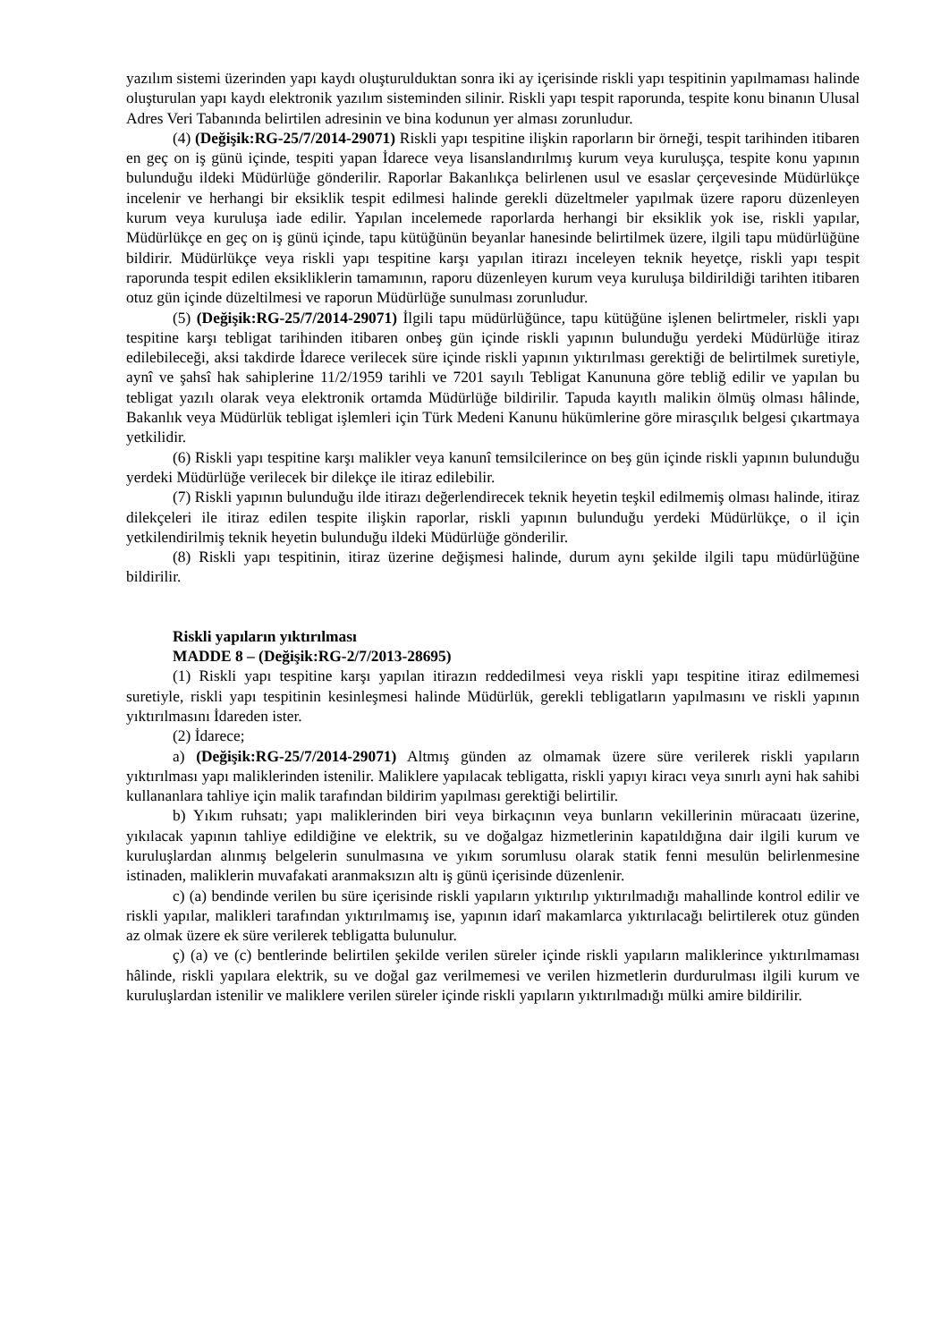yazılım sistemi üzerinden yapı kaydı oluşturulduktan sonra iki ay içerisinde riskli yapı tespitinin yapılmaması halinde oluşturulan yapı kaydı elektronik yazılım sisteminden silinir. Riskli yapı tespit raporunda, tespite konu binanın Ulusal Adres Veri Tabanında belirtilen adresinin ve bina kodunun yer alması zorunludur.
(4) (Değişik:RG-25/7/2014-29071) Riskli yapı tespitine ilişkin raporların bir örneği, tespit tarihinden itibaren en geç on iş günü içinde, tespiti yapan İdarece veya lisanslandırılmış kurum veya kuruluşça, tespite konu yapının bulunduğu ildeki Müdürlüğe gönderilir. Raporlar Bakanlıkça belirlenen usul ve esaslar çerçevesinde Müdürlükçe incelenir ve herhangi bir eksiklik tespit edilmesi halinde gerekli düzeltmeler yapılmak üzere raporu düzenleyen kurum veya kuruluşa iade edilir. Yapılan incelemede raporlarda herhangi bir eksiklik yok ise, riskli yapılar, Müdürlükçe en geç on iş günü içinde, tapu kütüğünün beyanlar hanesinde belirtilmek üzere, ilgili tapu müdürlüğüne bildirir. Müdürlükçe veya riskli yapı tespitine karşı yapılan itirazı inceleyen teknik heyetçe, riskli yapı tespit raporunda tespit edilen eksikliklerin tamamının, raporu düzenleyen kurum veya kuruluşa bildirildiği tarihten itibaren otuz gün içinde düzeltilmesi ve raporun Müdürlüğe sunulması zorunludur.
(5) (Değişik:RG-25/7/2014-29071) İlgili tapu müdürlüğünce, tapu kütüğüne işlenen belirtmeler, riskli yapı tespitine karşı tebligat tarihinden itibaren onbeş gün içinde riskli yapının bulunduğu yerdeki Müdürlüğe itiraz edilebileceği, aksi takdirde İdarece verilecek süre içinde riskli yapının yıktırılması gerektiği de belirtilmek suretiyle, aynî ve şahsî hak sahiplerine 11/2/1959 tarihli ve 7201 sayılı Tebligat Kanununa göre tebliğ edilir ve yapılan bu tebligat yazılı olarak veya elektronik ortamda Müdürlüğe bildirilir. Tapuda kayıtlı malikin ölmüş olması hâlinde, Bakanlık veya Müdürlük tebligat işlemleri için Türk Medeni Kanunu hükümlerine göre mirasçılık belgesi çıkartmaya yetkilidir.
(6) Riskli yapı tespitine karşı malikler veya kanunî temsilcilerince on beş gün içinde riskli yapının bulunduğu yerdeki Müdürlüğe verilecek bir dilekçe ile itiraz edilebilir.
(7) Riskli yapının bulunduğu ilde itirazı değerlendirecek teknik heyetin teşkil edilmemiş olması halinde, itiraz dilekçeleri ile itiraz edilen tespite ilişkin raporlar, riskli yapının bulunduğu yerdeki Müdürlükçe, o il için yetkilendirilmiş teknik heyetin bulunduğu ildeki Müdürlüğe gönderilir.
(8) Riskli yapı tespitinin, itiraz üzerine değişmesi halinde, durum aynı şekilde ilgili tapu müdürlüğüne bildirilir.
Riskli yapıların yıktırılması
MADDE 8 – (Değişik:RG-2/7/2013-28695)
(1) Riskli yapı tespitine karşı yapılan itirazın reddedilmesi veya riskli yapı tespitine itiraz edilmemesi suretiyle, riskli yapı tespitinin kesinleşmesi halinde Müdürlük, gerekli tebligatların yapılmasını ve riskli yapının yıktırılmasını İdareden ister.
(2) İdarece;
a) (Değişik:RG-25/7/2014-29071) Altmış günden az olmamak üzere süre verilerek riskli yapıların yıktırılması yapı maliklerinden istenilir. Maliklere yapılacak tebligatta, riskli yapıyı kiracı veya sınırlı ayni hak sahibi kullananlara tahliye için malik tarafından bildirim yapılması gerektiği belirtilir.
b) Yıkım ruhsatı; yapı maliklerinden biri veya birkaçının veya bunların vekillerinin müracaatı üzerine, yıkılacak yapının tahliye edildiğine ve elektrik, su ve doğalgaz hizmetlerinin kapatıldığına dair ilgili kurum ve kuruluşlardan alınmış belgelerin sunulmasına ve yıkım sorumlusu olarak statik fenni mesulün belirlenmesine istinaden, maliklerin muvafakati aranmaksızın altı iş günü içerisinde düzenlenir.
c) (a) bendinde verilen bu süre içerisinde riskli yapıların yıktırılıp yıktırılmadığı mahallinde kontrol edilir ve riskli yapılar, malikleri tarafından yıktırılmamış ise, yapının idarî makamlarca yıktırılacağı belirtilerek otuz günden az olmak üzere ek süre verilerek tebligatta bulunulur.
ç) (a) ve (c) bentlerinde belirtilen şekilde verilen süreler içinde riskli yapıların maliklerince yıktırılmaması hâlinde, riskli yapılara elektrik, su ve doğal gaz verilmemesi ve verilen hizmetlerin durdurulması ilgili kurum ve kuruluşlardan istenilir ve maliklere verilen süreler içinde riskli yapıların yıktırılmadığı mülki amire bildirilir.